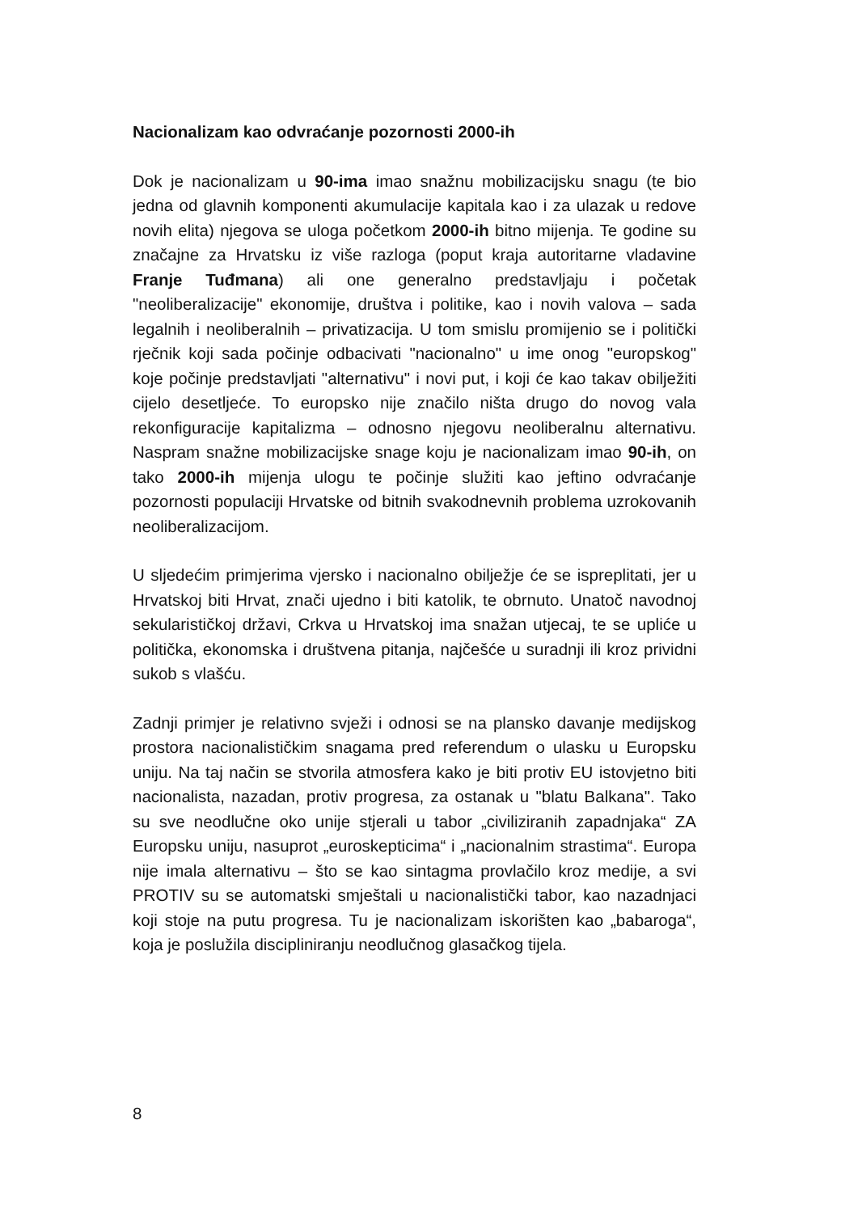Nacionalizam kao odvraćanje pozornosti 2000-ih
Dok je nacionalizam u 90-ima imao snažnu mobilizacijsku snagu (te bio jedna od glavnih komponenti akumulacije kapitala kao i za ulazak u redove novih elita) njegova se uloga početkom 2000-ih bitno mijenja. Te godine su značajne za Hrvatsku iz više razloga (poput kraja autoritarne vladavine Franje Tuđmana) ali one generalno predstavljaju i početak "neoliberalizacije" ekonomije, društva i politike, kao i novih valova – sada legalnih i neoliberalnih – privatizacija. U tom smislu promijenio se i politički rječnik koji sada počinje odbacivati "nacionalno" u ime onog "europskog" koje počinje predstavljati "alternativu" i novi put, i koji će kao takav obilježiti cijelo desetljeće. To europsko nije značilo ništa drugo do novog vala rekonfiguracije kapitalizma – odnosno njegovu neoliberalnu alternativu. Naspram snažne mobilizacijske snage koju je nacionalizam imao 90-ih, on tako 2000-ih mijenja ulogu te počinje služiti kao jeftino odvraćanje pozornosti populaciji Hrvatske od bitnih svakodnevnih problema uzrokovanih neoliberalizacijom.
U sljedećim primjerima vjersko i nacionalno obilježje će se ispreplitati, jer u Hrvatskoj biti Hrvat, znači ujedno i biti katolik, te obrnuto. Unatoč navodnoj sekularističkoj državi, Crkva u Hrvatskoj ima snažan utjecaj, te se upliće u politička, ekonomska i društvena pitanja, najčešće u suradnji ili kroz prividni sukob s vlašću.
Zadnji primjer je relativno svježi i odnosi se na plansko davanje medijskog prostora nacionalističkim snagama pred referendum o ulasku u Europsku uniju. Na taj način se stvorila atmosfera kako je biti protiv EU istovjetno biti nacionalista, nazadan, protiv progresa, za ostanak u "blatu Balkana". Tako su sve neodlučne oko unije stjerali u tabor „civiliziranih zapadnjaka“ ZA Europsku uniju, nasuprot „euroskepticima“ i „nacionalnim strastima“. Europa nije imala alternativu – što se kao sintagma provlačilo kroz medije, a svi PROTIV su se automatski smještali u nacionalistički tabor, kao nazadnjaci koji stoje na putu progresa. Tu je nacionalizam iskorišten kao „babaroga“, koja je poslužila discipliniranju neodlučnog glasačkog tijela.
8